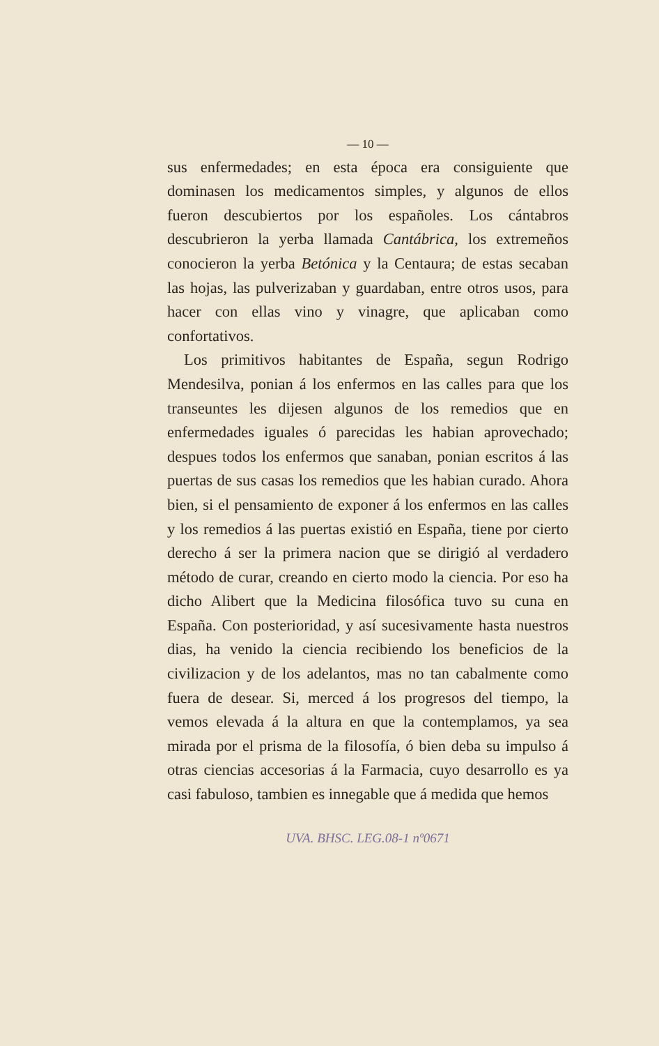— 10 —
sus enfermedades; en esta época era consiguiente que dominasen los medicamentos simples, y algunos de ellos fueron descubiertos por los españoles. Los cántabros descubrieron la yerba llamada Cantábrica, los extremeños conocieron la yerba Betónica y la Centaura; de estas secaban las hojas, las pulverizaban y guardaban, entre otros usos, para hacer con ellas vino y vinagre, que aplicaban como confortativos.
Los primitivos habitantes de España, segun Rodrigo Mendesilva, ponian á los enfermos en las calles para que los transeuntes les dijesen algunos de los remedios que en enfermedades iguales ó parecidas les habian aprovechado; despues todos los enfermos que sanaban, ponian escritos á las puertas de sus casas los remedios que les habian curado. Ahora bien, si el pensamiento de exponer á los enfermos en las calles y los remedios á las puertas existió en España, tiene por cierto derecho á ser la primera nacion que se dirigió al verdadero método de curar, creando en cierto modo la ciencia. Por eso ha dicho Alibert que la Medicina filosófica tuvo su cuna en España. Con posterioridad, y así sucesivamente hasta nuestros dias, ha venido la ciencia recibiendo los beneficios de la civilizacion y de los adelantos, mas no tan cabalmente como fuera de desear. Si, merced á los progresos del tiempo, la vemos elevada á la altura en que la contemplamos, ya sea mirada por el prisma de la filosofía, ó bien deba su impulso á otras ciencias accesorias á la Farmacia, cuyo desarrollo es ya casi fabuloso, tambien es innegable que á medida que hemos
UVA. BHSC. LEG.08-1 nº0671